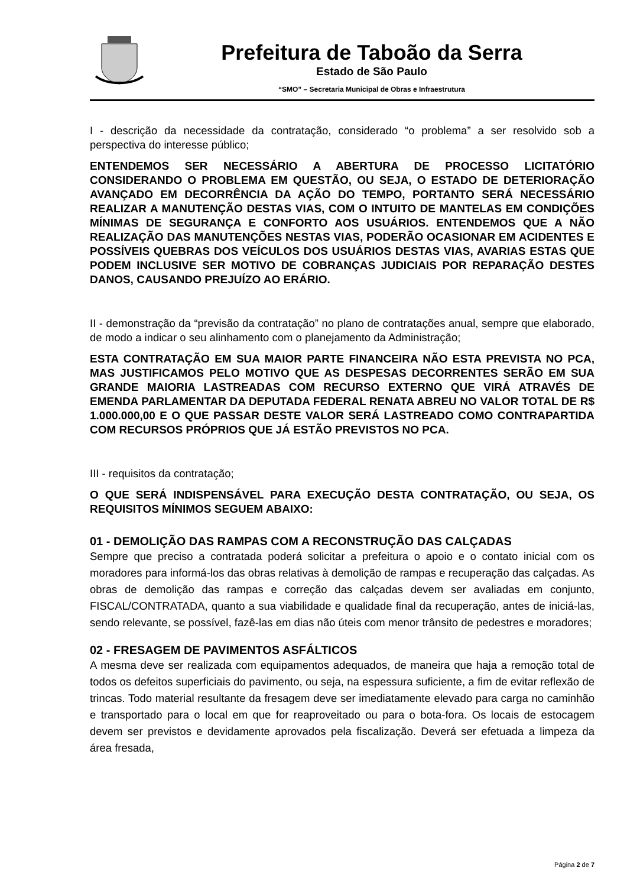Prefeitura de Taboão da Serra
Estado de São Paulo
“SMO” – Secretaria Municipal de Obras e Infraestrutura
I - descrição da necessidade da contratação, considerado “o problema” a ser resolvido sob a perspectiva do interesse público;
ENTENDEMOS SER NECESSÁRIO A ABERTURA DE PROCESSO LICITATÓRIO CONSIDERANDO O PROBLEMA EM QUESTÃO, OU SEJA, O ESTADO DE DETERIORAÇÃO AVANÇADO EM DECORRÊNCIA DA AÇÃO DO TEMPO, PORTANTO SERÁ NECESSÁRIO REALIZAR A MANUTENÇÃO DESTAS VIAS, COM O INTUITO DE MANTELAS EM CONDIÇÕES MÍNIMAS DE SEGURANÇA E CONFORTO AOS USUÁRIOS. ENTENDEMOS QUE A NÃO REALIZAÇÃO DAS MANUTENÇÕES NESTAS VIAS, PODERÃO OCASIONAR EM ACIDENTES E POSSÍVEIS QUEBRAS DOS VEÍCULOS DOS USUÁRIOS DESTAS VIAS, AVARIAS ESTAS QUE PODEM INCLUSIVE SER MOTIVO DE COBRANÇAS JUDICIAIS POR REPARAÇÃO DESTES DANOS, CAUSANDO PREJUÍZO AO ERÁRIO.
II - demonstração da “previsão da contratação” no plano de contratações anual, sempre que elaborado, de modo a indicar o seu alinhamento com o planejamento da Administração;
ESTA CONTRATAÇÃO EM SUA MAIOR PARTE FINANCEIRA NÃO ESTA PREVISTA NO PCA, MAS JUSTIFICAMOS PELO MOTIVO QUE AS DESPESAS DECORRENTES SERÃO EM SUA GRANDE MAIORIA LASTREADAS COM RECURSO EXTERNO QUE VIRÁ ATRAVÉS DE EMENDA PARLAMENTAR DA DEPUTADA FEDERAL RENATA ABREU NO VALOR TOTAL DE R$ 1.000.000,00 E O QUE PASSAR DESTE VALOR SERÁ LASTREADO COMO CONTRAPARTIDA COM RECURSOS PRÓPRIOS QUE JÁ ESTÃO PREVISTOS NO PCA.
III - requisitos da contratação;
O QUE SERÁ INDISPENSÁVEL PARA EXECUÇÃO DESTA CONTRATAÇÃO, OU SEJA, OS REQUISITOS MÍNIMOS SEGUEM ABAIXO:
01 - DEMOLIÇÃO DAS RAMPAS COM A RECONSTRUÇÃO DAS CALÇADAS
Sempre que preciso a contratada poderá solicitar a prefeitura o apoio e o contato inicial com os moradores para informá-los das obras relativas à demolição de rampas e recuperação das calçadas. As obras de demolição das rampas e correção das calçadas devem ser avaliadas em conjunto, FISCAL/CONTRATADA, quanto a sua viabilidade e qualidade final da recuperação, antes de iniciá-las, sendo relevante, se possível, fazê-las em dias não úteis com menor trânsito de pedestres e moradores;
02 - FRESAGEM DE PAVIMENTOS ASFÁLTICOS
A mesma deve ser realizada com equipamentos adequados, de maneira que haja a remoção total de todos os defeitos superficiais do pavimento, ou seja, na espessura suficiente, a fim de evitar reflexão de trincas. Todo material resultante da fresagem deve ser imediatamente elevado para carga no caminhão e transportado para o local em que for reaproveitado ou para o bota-fora. Os locais de estocagem devem ser previstos e devidamente aprovados pela fiscalização. Deverá ser efetuada a limpeza da área fresada,
Página 2 de 7